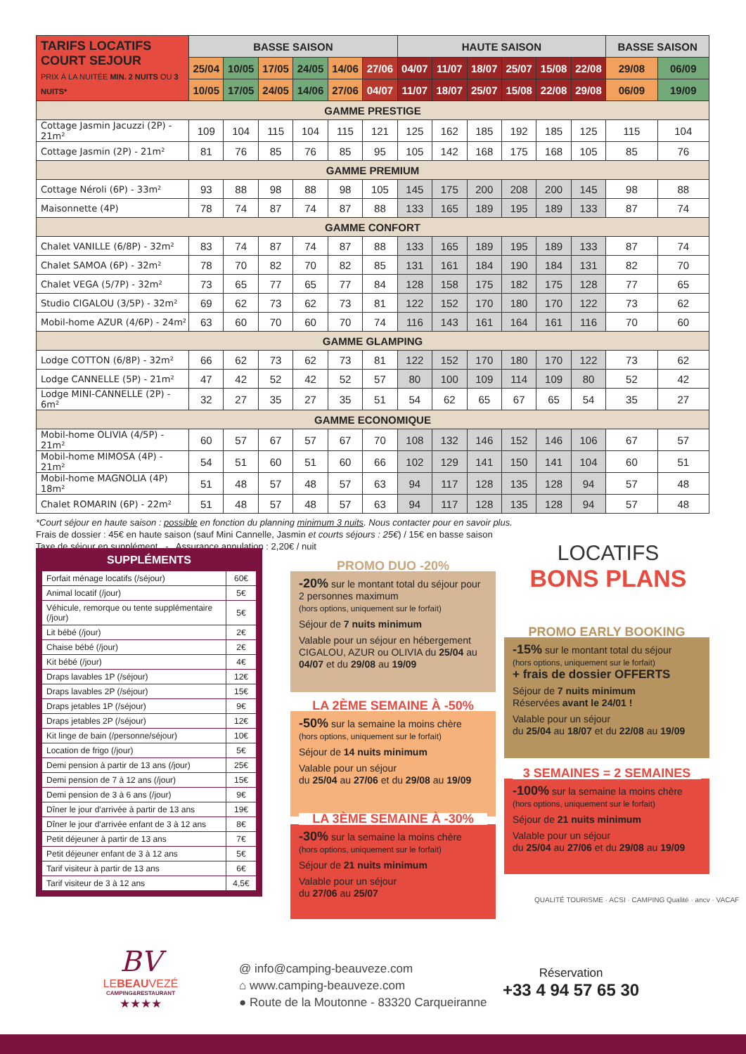| TARIFS LOCATIFS COURT SEJOUR PRIX À LA NUITÉE MIN. 2 NUITS OU 3 NUITS* | BASSE SAISON | | | | | | HAUTE SAISON | | | | | | BASSE SAISON | |
| | 25/04 | 10/05 | 17/05 | 24/05 | 14/06 | 27/06 | 04/07 | 11/07 | 18/07 | 25/07 | 15/08 | 22/08 | 29/08 | 06/09 |
| | 10/05 | 17/05 | 24/05 | 14/06 | 27/06 | 04/07 | 11/07 | 18/07 | 25/07 | 15/08 | 22/08 | 29/08 | 06/09 | 19/09 |
| GAMME PRESTIGE | | | | | | | | | | | | | | |
| Cottage Jasmin Jacuzzi (2P) - 21m² | 109 | 104 | 115 | 104 | 115 | 121 | 125 | 162 | 185 | 192 | 185 | 125 | 115 | 104 |
| Cottage Jasmin (2P) - 21m² | 81 | 76 | 85 | 76 | 85 | 95 | 105 | 142 | 168 | 175 | 168 | 105 | 85 | 76 |
| GAMME PREMIUM | | | | | | | | | | | | | | |
| Cottage Néroli (6P) - 33m² | 93 | 88 | 98 | 88 | 98 | 105 | 145 | 175 | 200 | 208 | 200 | 145 | 98 | 88 |
| Maisonnette (4P) | 78 | 74 | 87 | 74 | 87 | 88 | 133 | 165 | 189 | 195 | 189 | 133 | 87 | 74 |
| GAMME CONFORT | | | | | | | | | | | | | | |
| Chalet VANILLE (6/8P) - 32m² | 83 | 74 | 87 | 74 | 87 | 88 | 133 | 165 | 189 | 195 | 189 | 133 | 87 | 74 |
| Chalet SAMOA (6P) - 32m² | 78 | 70 | 82 | 70 | 82 | 85 | 131 | 161 | 184 | 190 | 184 | 131 | 82 | 70 |
| Chalet VEGA (5/7P) - 32m² | 73 | 65 | 77 | 65 | 77 | 84 | 128 | 158 | 175 | 182 | 175 | 128 | 77 | 65 |
| Studio CIGALOU (3/5P) - 32m² | 69 | 62 | 73 | 62 | 73 | 81 | 122 | 152 | 170 | 180 | 170 | 122 | 73 | 62 |
| Mobil-home AZUR (4/6P) - 24m² | 63 | 60 | 70 | 60 | 70 | 74 | 116 | 143 | 161 | 164 | 161 | 116 | 70 | 60 |
| GAMME GLAMPING | | | | | | | | | | | | | | |
| Lodge COTTON (6/8P) - 32m² | 66 | 62 | 73 | 62 | 73 | 81 | 122 | 152 | 170 | 180 | 170 | 122 | 73 | 62 |
| Lodge CANNELLE (5P) - 21m² | 47 | 42 | 52 | 42 | 52 | 57 | 80 | 100 | 109 | 114 | 109 | 80 | 52 | 42 |
| Lodge MINI-CANNELLE (2P) - 6m² | 32 | 27 | 35 | 27 | 35 | 51 | 54 | 62 | 65 | 67 | 65 | 54 | 35 | 27 |
| GAMME ECONOMIQUE | | | | | | | | | | | | | | |
| Mobil-home OLIVIA (4/5P) - 21m² | 60 | 57 | 67 | 57 | 67 | 70 | 108 | 132 | 146 | 152 | 146 | 106 | 67 | 57 |
| Mobil-home MIMOSA (4P) - 21m² | 54 | 51 | 60 | 51 | 60 | 66 | 102 | 129 | 141 | 150 | 141 | 104 | 60 | 51 |
| Mobil-home MAGNOLIA (4P) 18m² | 51 | 48 | 57 | 48 | 57 | 63 | 94 | 117 | 128 | 135 | 128 | 94 | 57 | 48 |
| Chalet ROMARIN (6P) - 22m² | 51 | 48 | 57 | 48 | 57 | 63 | 94 | 117 | 128 | 135 | 128 | 94 | 57 | 48 |
*Court séjour en haute saison : possible en fonction du planning minimum 3 nuits. Nous contacter pour en savoir plus.
Frais de dossier : 45€ en haute saison (sauf Mini Cannelle, Jasmin et courts séjours : 25€) / 15€ en basse saison
Taxe de séjour en supplément - Assurance annulation : 2,20€ / nuit
SUPPLÉMENTS
| Forfait ménage locatifs (/séjour) | 60€ |
| Animal locatif (/jour) | 5€ |
| Véhicule, remorque ou tente supplémentaire (/jour) | 5€ |
| Lit bébé (/jour) | 2€ |
| Chaise bébé (/jour) | 2€ |
| Kit bébé (/jour) | 4€ |
| Draps lavables 1P (/séjour) | 12€ |
| Draps lavables 2P (/séjour) | 15€ |
| Draps jetables 1P (/séjour) | 9€ |
| Draps jetables 2P (/séjour) | 12€ |
| Kit linge de bain (/personne/séjour) | 10€ |
| Location de frigo (/jour) | 5€ |
| Demi pension à partir de 13 ans (/jour) | 25€ |
| Demi pension de 7 à 12 ans (/jour) | 15€ |
| Demi pension de 3 à 6 ans (/jour) | 9€ |
| Dîner le jour d'arrivée à partir de 13 ans | 19€ |
| Dîner le jour d'arrivée enfant de 3 à 12 ans | 8€ |
| Petit déjeuner à partir de 13 ans | 7€ |
| Petit déjeuner enfant de 3 à 12 ans | 5€ |
| Tarif visiteur à partir de 13 ans | 6€ |
| Tarif visiteur de 3 à 12 ans | 4,5€ |
PROMO DUO -20%
-20% sur le montant total du séjour pour 2 personnes maximum
(hors options, uniquement sur le forfait)
Séjour de 7 nuits minimum
Valable pour un séjour en hébergement CIGALOU, AZUR ou OLIVIA du 25/04 au 04/07 et du 29/08 au 19/09
LA 2ÈME SEMAINE À -50%
-50% sur la semaine la moins chère
(hors options, uniquement sur le forfait)
Séjour de 14 nuits minimum
Valable pour un séjour
du 25/04 au 27/06 et du 29/08 au 19/09
LA 3ÈME SEMAINE À -30%
-30% sur la semaine la moins chère
(hors options, uniquement sur le forfait)
Séjour de 21 nuits minimum
Valable pour un séjour
du 27/06 au 25/07
LOCATIFS
BONS PLANS
PROMO EARLY BOOKING
-15% sur le montant total du séjour
(hors options, uniquement sur le forfait)
+ frais de dossier OFFERTS
Séjour de 7 nuits minimum
Réservées avant le 24/01 !
Valable pour un séjour
du 25/04 au 18/07 et du 22/08 au 19/09
3 SEMAINES = 2 SEMAINES
-100% sur la semaine la moins chère
(hors options, uniquement sur le forfait)
Séjour de 21 nuits minimum
Valable pour un séjour
du 25/04 au 27/06 et du 29/08 au 19/09
QUALITÉ TOURISME · ACSI · CAMPING Qualité · ancv · VACAF
BV
LEBEAUVEZÉ
CAMPING&RESTAURANT
★★★★
@ info@camping-beauveze.com
⌂ www.camping-beauveze.com
● Route de la Moutonne - 83320 Carqueiranne
Réservation
+33 4 94 57 65 30